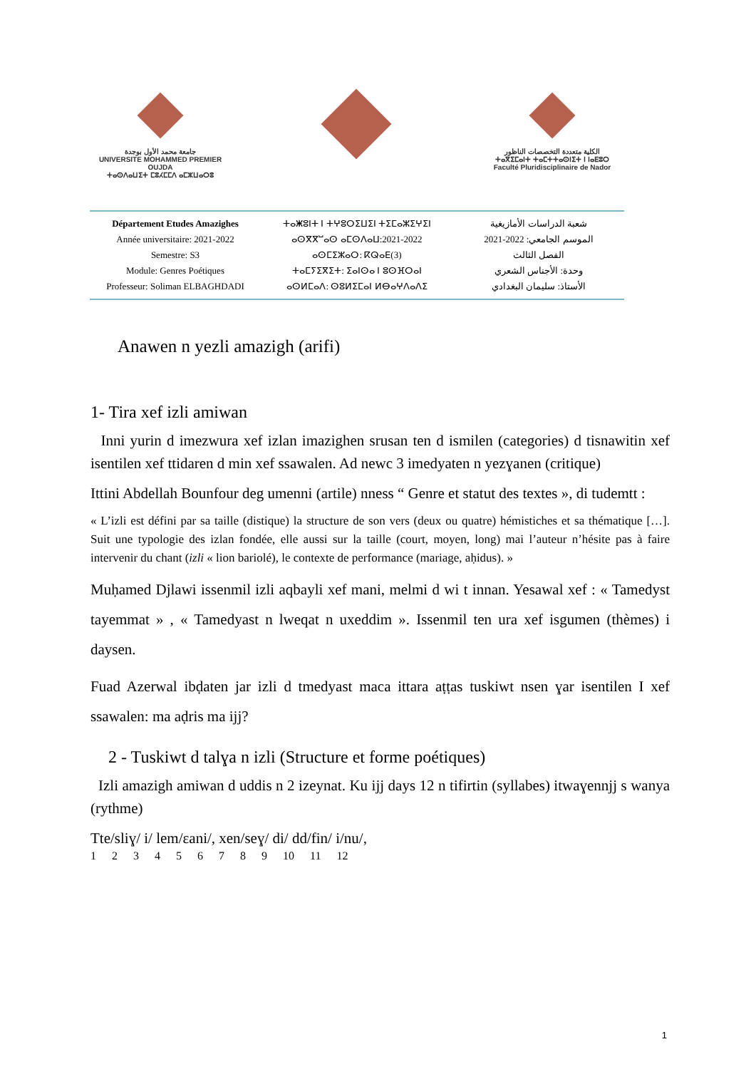جامعة محمد الأول بوجدة
UNIVERSITE MOHAMMED PREMIER OUJDA
ⵜⴰⵙⴷⴰⵡⵉⵜ ⵎⵓⵃⵎⵎⴷ ⴰⵎⵣⵡⴰⵔⵓ
الكلية متعددة التخصصات الناظور
ⵜⴰⴳⵉⵎⴰⵏⵜ ⵜⴰⵎⵜⵜⴰⵙⵏⵉⵜ ⵏ ⵏⴰⴹⵓⵔ
Faculté Pluridisciplinaire de Nador
Département Etudes Amazighes
Année universitaire: 2021-2022
Semestre: S3
Module: Genres Poétiques
Professeur: Soliman ELBAGHDADI
ⵜⴰⵥⵓⵏⵜ ⵏ ⵜⵖⵓⵔⵉⵡⵉⵏ ⵜⵉⵎⴰⵣⵉⵖⵉⵏ
ⴰⵙⴳⴳⵯⴰⵙ ⴰⵎⵙⴷⴰⵡ:2021-2022
ⴰⵙⵎⵉⵣⴰⵔ: ⴽⵕⴰⴹ(3)
ⵜⴰⵎⵢⵉⴳⵉⵜ: ⵉⴰⵏⵙⴰ ⵏ ⵓⵙⴼⵔⴰⵏ
ⴰⵙⵍⵎⴰⴷ: ⵙⵓⵍⵉⵎⴰⵏ ⵍⴱⴰⵖⴷⴰⴷⵉ
شعبة الدراسات الأمازيغية
الموسم الجامعي: 2022-2021
الفصل الثالث
وحدة: الأجناس الشعري
الأستاذ: سليمان البغدادي
Anawen n yezli amazigh (arifi)
1- Tira xef izli amiwan
Inni yurin d imezwura xef izlan imazighen srusan ten d ismilen (categories) d tisnawitin xef isentilen xef ttidaren d min xef ssawalen. Ad newc 3 imedyaten n yezɣanen (critique)
Ittini Abdellah Bounfour deg umenni (artile) nness “ Genre et statut des textes », di tudemtt :
« L’izli est défini par sa taille (distique) la structure de son vers (deux ou quatre) hémistiches et sa thématique […]. Suit une typologie des izlan fondée, elle aussi sur la taille (court, moyen, long) mai l’auteur n’hésite pas à faire intervenir du chant (izli « lion bariolé), le contexte de performance (mariage, aḥidus). »
Muḥamed Djlawi issenmil izli aqbayli xef mani, melmi d wi t innan. Yesawal xef : « Tamedyst tayemmat » , « Tamedyast n lweqat n uxeddim ». Issenmil ten ura xef isgumen (thèmes) i daysen.
Fuad Azerwal ibḍaten jar izli d tmedyast maca ittara aṭṭas tuskiwt nsen ɣar isentilen I xef ssawalen: ma aḍris ma ijj?
2 - Tuskiwt d talɣa n izli (Structure et forme poétiques)
Izli amazigh amiwan d uddis n 2 izeynat. Ku ijj days 12 n tifirtin (syllabes) itwaɣennjj s wanya (rythme)
Tte/sliɣ/ i/ lem/ɛani/, xen/seɣ/ di/ dd/fin/ i/nu/,
1 2 3 4 5 6 7 8 9 10 11 12
1